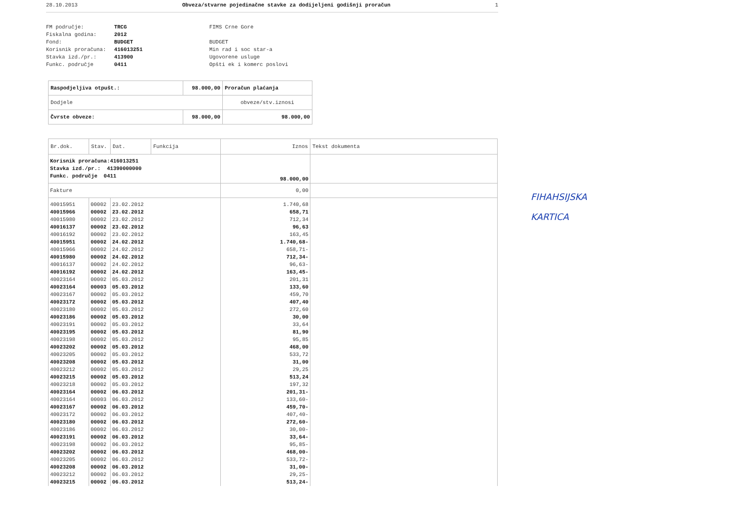28.10.2013 Obveza/stvarne pojedinačne stavke za dodijeljeni godišnji proračun 1
FM područje:
Fiskalna godina:
Fond:
Korisnik proračuna:
Stavka izd./pr.:
Funkc. područje
TRCG
2012
BUDGET
416013251
413900
0411
FIMS Crne Gore
BUDGET
Min rad i soc star-a
Ugovorene usluge
Opšti ek i komerc poslovi
| Raspodjeljiva otpušt.: | 98.000,00 | Proračun plaćanja |
| Dodjele | | obveze/stv.iznosi |
| Čvrste obveze: | 98.000,00 | 98.000,00 |
| Br.dok. | Stav. | Dat. | Funkcija | Iznos | Tekst dokumenta |
| --- | --- | --- | --- | --- | --- |
| Korisnik proračuna:416013251 Stavka izd./pr.: 41390000000 Funkc. područje 0411 | | | | 98.000,00 | |
| Fakture | | | | 0,00 | |
| 40015951 | 00002 | 23.02.2012 | | 1.740,68 | |
| 40015966 | 00002 | 23.02.2012 | | 658,71 | |
| 40015980 | 00002 | 23.02.2012 | | 712,34 | |
| 40016137 | 00002 | 23.02.2012 | | 96,63 | |
| 40016192 | 00002 | 23.02.2012 | | 163,45 | |
| 40015951 | 00002 | 24.02.2012 | | 1.740,68- | |
| 40015966 | 00002 | 24.02.2012 | | 658,71- | |
| 40015980 | 00002 | 24.02.2012 | | 712,34- | |
| 40016137 | 00002 | 24.02.2012 | | 96,63- | |
| 40016192 | 00002 | 24.02.2012 | | 163,45- | |
| 40023164 | 00002 | 05.03.2012 | | 201,31 | |
| 40023164 | 00003 | 05.03.2012 | | 133,60 | |
| 40023167 | 00002 | 05.03.2012 | | 459,70 | |
| 40023172 | 00002 | 05.03.2012 | | 407,40 | |
| 40023180 | 00002 | 05.03.2012 | | 272,60 | |
| 40023186 | 00002 | 05.03.2012 | | 30,00 | |
| 40023191 | 00002 | 05.03.2012 | | 33,64 | |
| 40023195 | 00002 | 05.03.2012 | | 81,90 | |
| 40023198 | 00002 | 05.03.2012 | | 95,85 | |
| 40023202 | 00002 | 05.03.2012 | | 468,00 | |
| 40023205 | 00002 | 05.03.2012 | | 533,72 | |
| 40023208 | 00002 | 05.03.2012 | | 31,00 | |
| 40023212 | 00002 | 05.03.2012 | | 29,25 | |
| 40023215 | 00002 | 05.03.2012 | | 513,24 | |
| 40023218 | 00002 | 05.03.2012 | | 197,32 | |
| 40023164 | 00002 | 06.03.2012 | | 201,31- | |
| 40023164 | 00003 | 06.03.2012 | | 133,60- | |
| 40023167 | 00002 | 06.03.2012 | | 459,70- | |
| 40023172 | 00002 | 06.03.2012 | | 407,40- | |
| 40023180 | 00002 | 06.03.2012 | | 272,60- | |
| 40023186 | 00002 | 06.03.2012 | | 30,00- | |
| 40023191 | 00002 | 06.03.2012 | | 33,64- | |
| 40023198 | 00002 | 06.03.2012 | | 95,85- | |
| 40023202 | 00002 | 06.03.2012 | | 468,00- | |
| 40023205 | 00002 | 06.03.2012 | | 533,72- | |
| 40023208 | 00002 | 06.03.2012 | | 31,00- | |
| 40023212 | 00002 | 06.03.2012 | | 29,25- | |
| 40023215 | 00002 | 06.03.2012 | | 513,24- | |
FIHAHSIJSKA
KARTICA